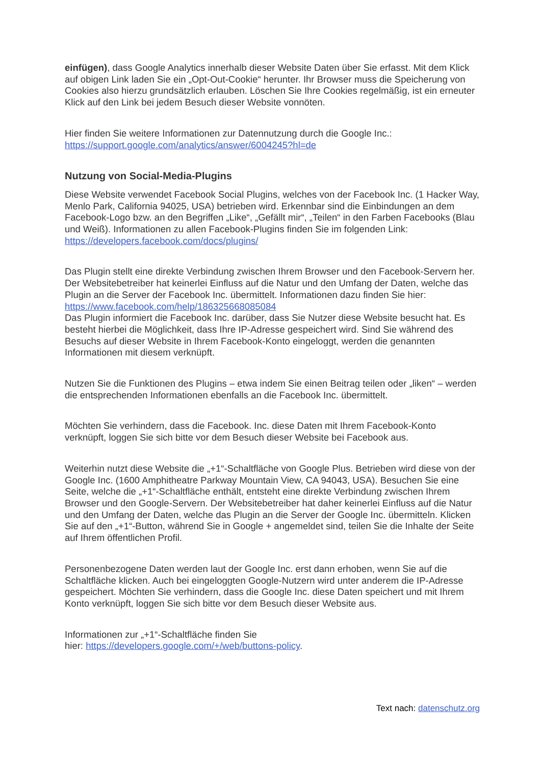einfügen), dass Google Analytics innerhalb dieser Website Daten über Sie erfasst. Mit dem Klick auf obigen Link laden Sie ein „Opt-Out-Cookie“ herunter. Ihr Browser muss die Speicherung von Cookies also hierzu grundsätzlich erlauben. Löschen Sie Ihre Cookies regelmäßig, ist ein erneuter Klick auf den Link bei jedem Besuch dieser Website vonnöten.
Hier finden Sie weitere Informationen zur Datennutzung durch die Google Inc.: https://support.google.com/analytics/answer/6004245?hl=de
Nutzung von Social-Media-Plugins
Diese Website verwendet Facebook Social Plugins, welches von der Facebook Inc. (1 Hacker Way, Menlo Park, California 94025, USA) betrieben wird. Erkennbar sind die Einbindungen an dem Facebook-Logo bzw. an den Begriffen „Like“, „Gefällt mir“, „Teilen“ in den Farben Facebooks (Blau und Weiß). Informationen zu allen Facebook-Plugins finden Sie im folgenden Link: https://developers.facebook.com/docs/plugins/
Das Plugin stellt eine direkte Verbindung zwischen Ihrem Browser und den Facebook-Servern her. Der Websitebetreiber hat keinerlei Einfluss auf die Natur und den Umfang der Daten, welche das Plugin an die Server der Facebook Inc. übermittelt. Informationen dazu finden Sie hier: https://www.facebook.com/help/186325668085084
Das Plugin informiert die Facebook Inc. darüber, dass Sie Nutzer diese Website besucht hat. Es besteht hierbei die Möglichkeit, dass Ihre IP-Adresse gespeichert wird. Sind Sie während des Besuchs auf dieser Website in Ihrem Facebook-Konto eingeloggt, werden die genannten Informationen mit diesem verknüpft.
Nutzen Sie die Funktionen des Plugins – etwa indem Sie einen Beitrag teilen oder „liken“ – werden die entsprechenden Informationen ebenfalls an die Facebook Inc. übermittelt.
Möchten Sie verhindern, dass die Facebook. Inc. diese Daten mit Ihrem Facebook-Konto verknüpft, loggen Sie sich bitte vor dem Besuch dieser Website bei Facebook aus.
Weiterhin nutzt diese Website die „+1“-Schaltfläche von Google Plus. Betrieben wird diese von der Google Inc. (1600 Amphitheatre Parkway Mountain View, CA 94043, USA). Besuchen Sie eine Seite, welche die „+1“-Schaltfläche enthält, entsteht eine direkte Verbindung zwischen Ihrem Browser und den Google-Servern. Der Websitebetreiber hat daher keinerlei Einfluss auf die Natur und den Umfang der Daten, welche das Plugin an die Server der Google Inc. übermitteln. Klicken Sie auf den „+1“-Button, während Sie in Google + angemeldet sind, teilen Sie die Inhalte der Seite auf Ihrem öffentlichen Profil.
Personenbezogene Daten werden laut der Google Inc. erst dann erhoben, wenn Sie auf die Schaltfläche klicken. Auch bei eingeloggten Google-Nutzern wird unter anderem die IP-Adresse gespeichert. Möchten Sie verhindern, dass die Google Inc. diese Daten speichert und mit Ihrem Konto verknüpft, loggen Sie sich bitte vor dem Besuch dieser Website aus.
Informationen zur „+1“-Schaltfläche finden Sie
hier: https://developers.google.com/+/web/buttons-policy.
Text nach: datenschutz.org